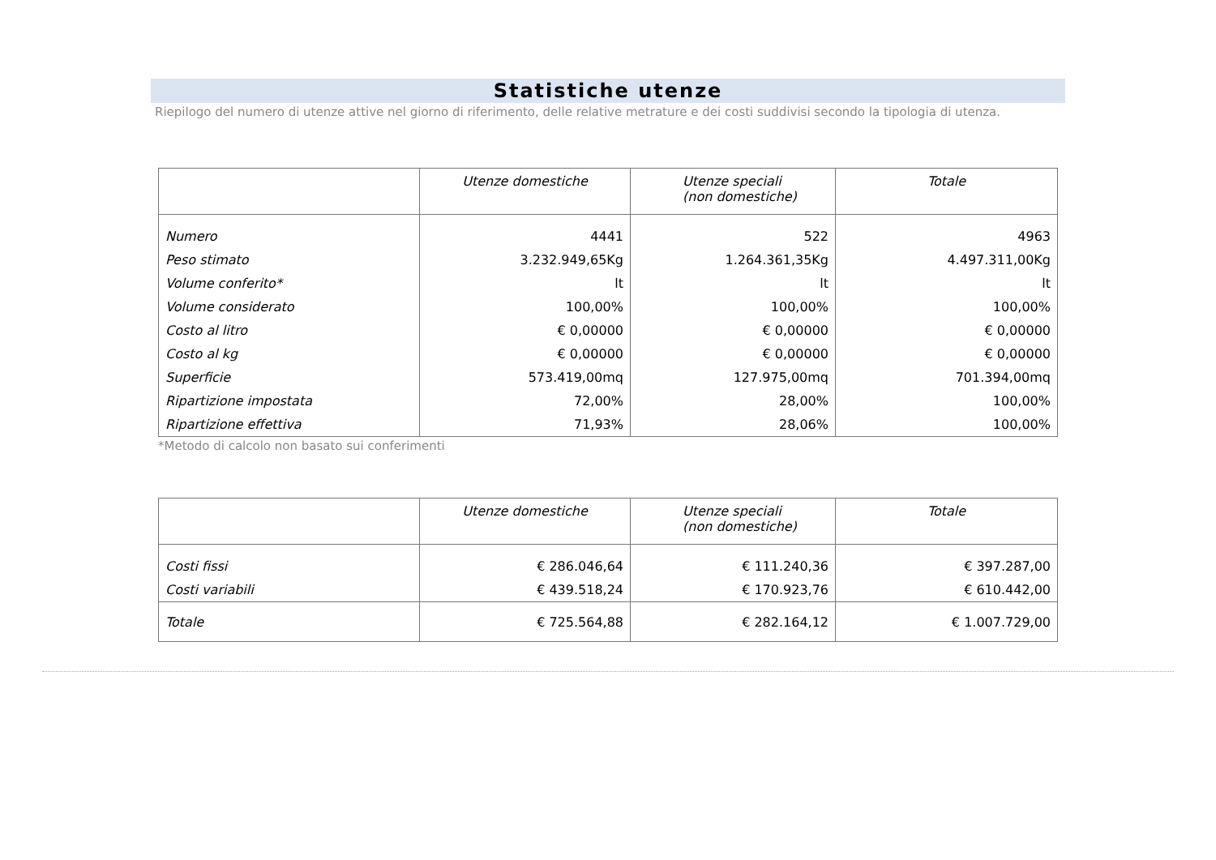Statistiche utenze
Riepilogo del numero di utenze attive nel giorno di riferimento, delle relative metrature e dei costi suddivisi secondo la tipologia di utenza.
| | Utenze domestiche | Utenze speciali (non domestiche) | Totale |
| --- | --- | --- | --- |
| Numero | 4441 | 522 | 4963 |
| Peso stimato | 3.232.949,65Kg | 1.264.361,35Kg | 4.497.311,00Kg |
| Volume conferito* | lt | lt | lt |
| Volume considerato | 100,00% | 100,00% | 100,00% |
| Costo al litro | € 0,00000 | € 0,00000 | € 0,00000 |
| Costo al kg | € 0,00000 | € 0,00000 | € 0,00000 |
| Superficie | 573.419,00mq | 127.975,00mq | 701.394,00mq |
| Ripartizione impostata | 72,00% | 28,00% | 100,00% |
| Ripartizione effettiva | 71,93% | 28,06% | 100,00% |
*Metodo di calcolo non basato sui conferimenti
| | Utenze domestiche | Utenze speciali (non domestiche) | Totale |
| --- | --- | --- | --- |
| Costi fissi | € 286.046,64 | € 111.240,36 | € 397.287,00 |
| Costi variabili | € 439.518,24 | € 170.923,76 | € 610.442,00 |
| Totale | € 725.564,88 | € 282.164,12 | € 1.007.729,00 |